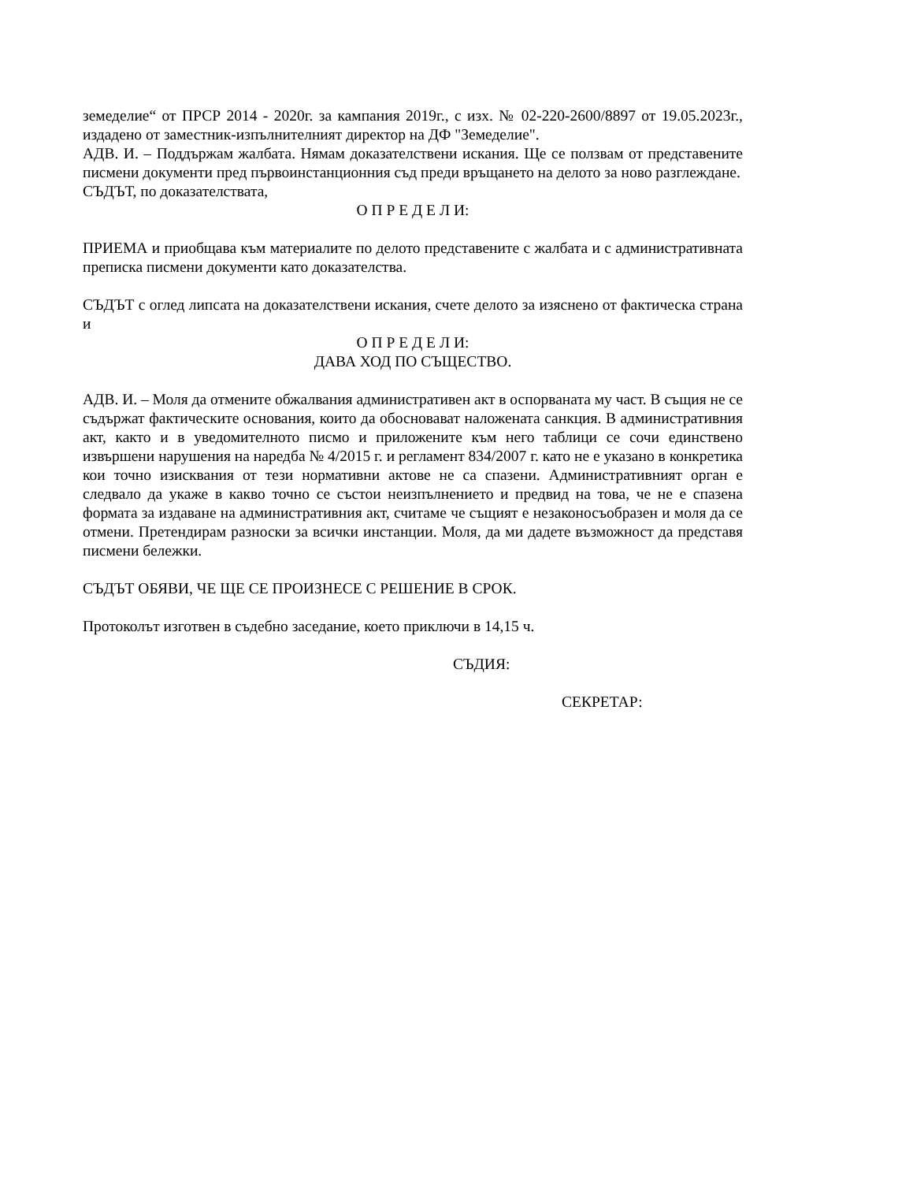земеделие“ от ПРСР 2014 - 2020г. за кампания 2019г., с изх. № 02-220-2600/8897 от 19.05.2023г., издадено от заместник-изпълнителният директор на ДФ "Земеделие".
АДВ. И. – Поддържам жалбата. Нямам доказателствени искания. Ще се ползвам от представените писмени документи пред първоинстанционния съд преди връщането на делото за ново разглеждане.
СЪДЪТ, по доказателствата,
О П Р Е Д Е Л И:
ПРИЕМА и приобщава към материалите по делото представените с жалбата и с административната преписка писмени документи като доказателства.
СЪДЪТ с оглед липсата на доказателствени искания, счете делото за изяснено от фактическа страна и
О П Р Е Д Е Л И:
ДАВА ХОД ПО СЪЩЕСТВО.
АДВ. И. – Моля да отмените обжалвания административен акт в оспорваната му част. В същия не се съдържат фактическите основания, които да обосновават наложената санкция. В административния акт, както и в уведомителното писмо и приложените към него таблици се сочи единствено извършени нарушения на наредба № 4/2015 г. и регламент 834/2007 г. като не е указано в конкретика кои точно изисквания от тези нормативни актове не са спазени. Административният орган е следвало да укаже в какво точно се състои неизпълнението и предвид на това, че не е спазена формата за издаване на административния акт, считаме че същият е незаконосъобразен и моля да се отмени. Претендирам разноски за всички инстанции. Моля, да ми дадете възможност да представя писмени бележки.
СЪДЪТ ОБЯВИ, ЧЕ ЩЕ СЕ ПРОИЗНЕСЕ С РЕШЕНИЕ В СРОК.
Протоколът изготвен в съдебно заседание, което приключи в 14,15 ч.
СЪДИЯ:
СЕКРЕТАР: